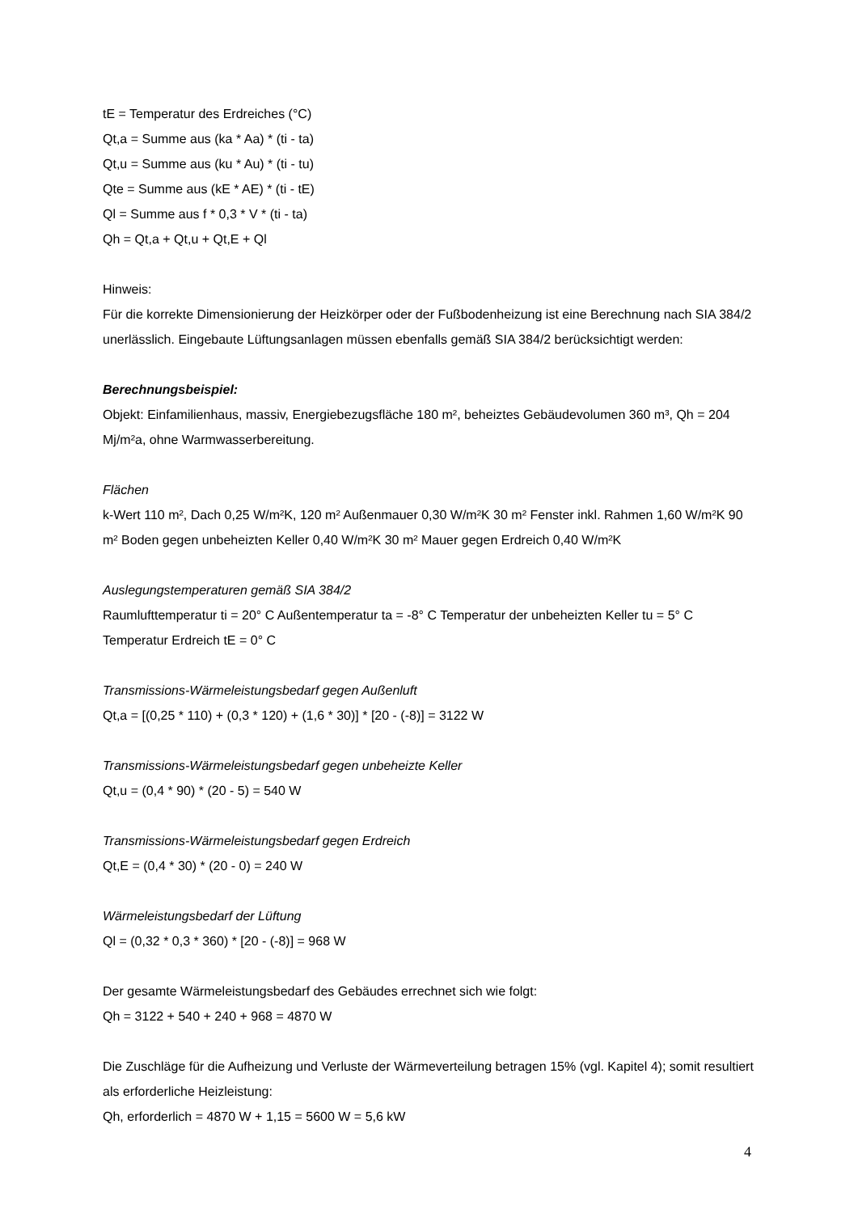tE = Temperatur des Erdreiches (°C)
Qt,a = Summe aus (ka * Aa) * (ti - ta)
Qt,u = Summe aus (ku * Au) * (ti - tu)
Qte = Summe aus (kE * AE) * (ti - tE)
Ql = Summe aus f * 0,3 * V * (ti - ta)
Qh = Qt,a + Qt,u + Qt,E + Ql
Hinweis:
Für die korrekte Dimensionierung der Heizkörper oder der Fußbodenheizung ist eine Berechnung nach SIA 384/2 unerlässlich. Eingebaute Lüftungsanlagen müssen ebenfalls gemäß SIA 384/2 berücksichtigt werden:
Berechnungsbeispiel:
Objekt: Einfamilienhaus, massiv, Energiebezugsfläche 180 m², beheiztes Gebäudevolumen 360 m³, Qh = 204 Mj/m²a, ohne Warmwasserbereitung.
Flächen
k-Wert 110 m², Dach 0,25 W/m²K, 120 m² Außenmauer 0,30 W/m²K 30 m² Fenster inkl. Rahmen 1,60 W/m²K 90 m² Boden gegen unbeheizten Keller 0,40 W/m²K 30 m² Mauer gegen Erdreich 0,40 W/m²K
Auslegungstemperaturen gemäß SIA 384/2
Raumlufttemperatur ti = 20° C Außentemperatur ta = -8° C Temperatur der unbeheizten Keller tu = 5° C Temperatur Erdreich tE = 0° C
Transmissions-Wärmeleistungsbedarf gegen Außenluft
Qt,a = [(0,25 * 110) + (0,3 * 120) + (1,6 * 30)] * [20 - (-8)] = 3122 W
Transmissions-Wärmeleistungsbedarf gegen unbeheizte Keller
Qt,u = (0,4 * 90) * (20 - 5) = 540 W
Transmissions-Wärmeleistungsbedarf gegen Erdreich
Qt,E = (0,4 * 30) * (20 - 0) = 240 W
Wärmeleistungsbedarf der Lüftung
Ql = (0,32 * 0,3 * 360) * [20 - (-8)] = 968 W
Der gesamte Wärmeleistungsbedarf des Gebäudes errechnet sich wie folgt:
Qh = 3122 + 540 + 240 + 968 = 4870 W
Die Zuschläge für die Aufheizung und Verluste der Wärmeverteilung betragen 15% (vgl. Kapitel 4); somit resultiert als erforderliche Heizleistung:
Qh, erforderlich = 4870 W + 1,15 = 5600 W = 5,6 kW
4